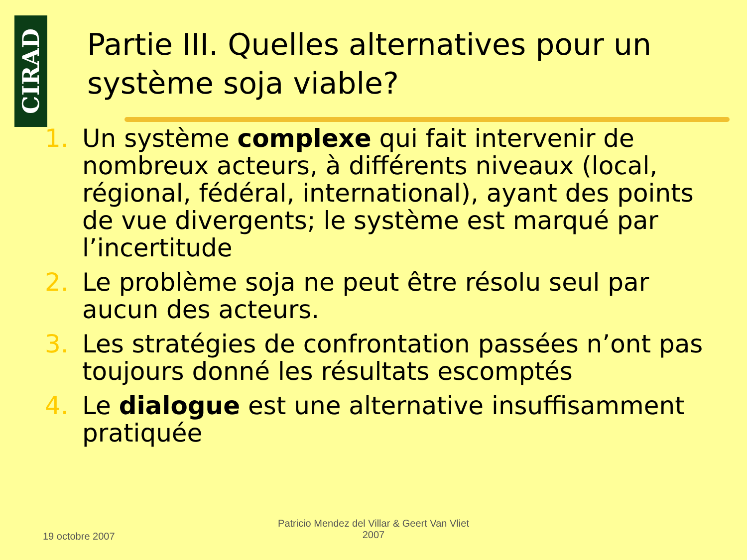CIRAD
Partie III. Quelles alternatives pour un système soja viable?
1. Un système complexe qui fait intervenir de nombreux acteurs, à différents niveaux (local, régional, fédéral, international), ayant des points de vue divergents; le système est marqué par l’incertitude
2. Le problème soja ne peut être résolu seul par aucun des acteurs.
3. Les stratégies de confrontation passées n’ont pas toujours donné les résultats escomptés
4. Le dialogue est une alternative insuffisamment pratiquée
19 octobre 2007
Patricio Mendez del Villar & Geert Van Vliet
2007